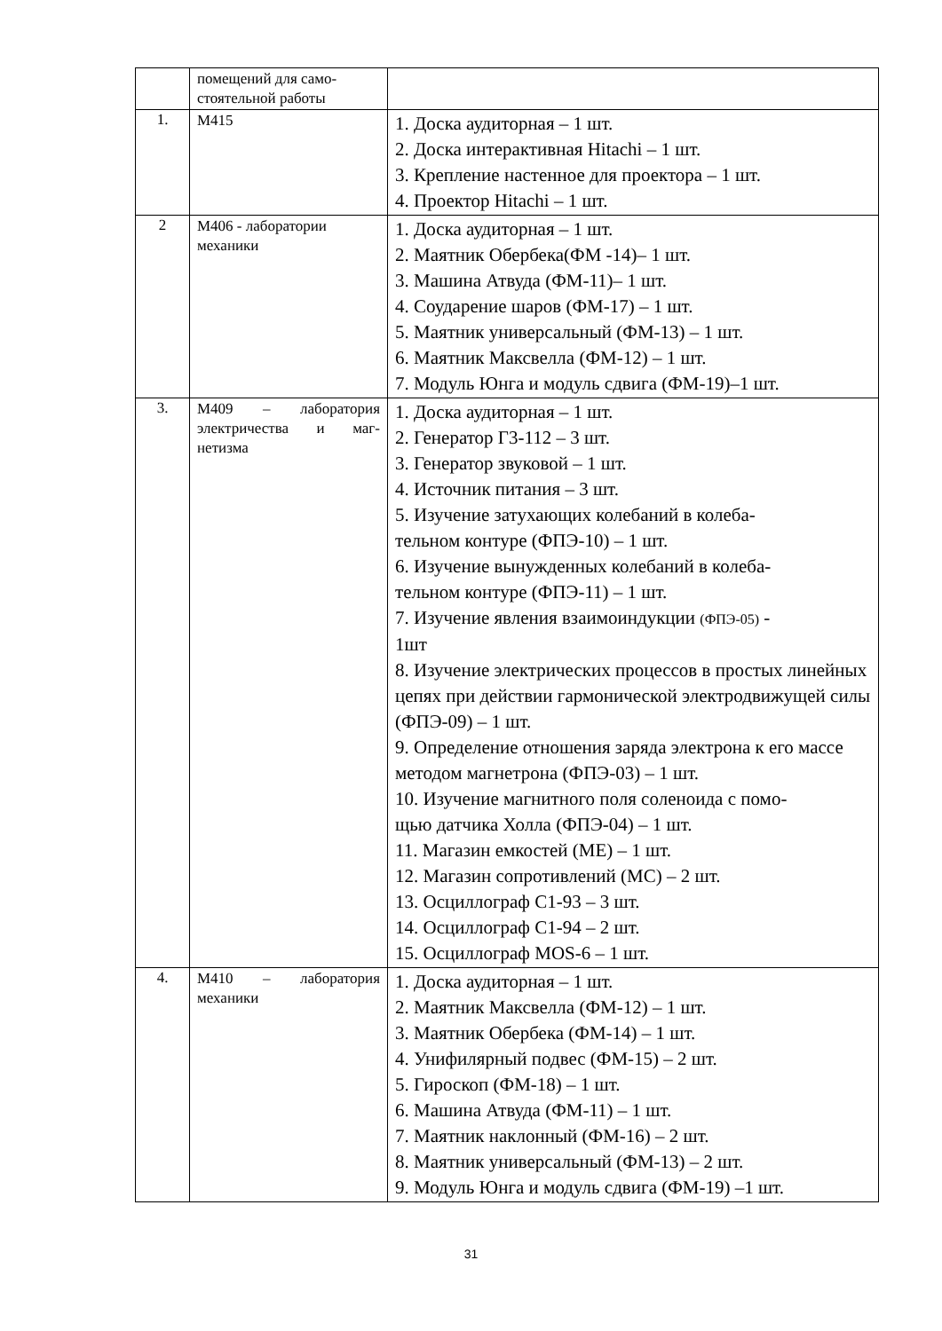| | помещений для само- стоятельной работы | |
| 1. | М415 | 1. Доска аудиторная – 1 шт. 2. Доска интерактивная Hitachi – 1 шт. 3. Крепление настенное для проектора – 1 шт. 4. Проектор Hitachi – 1 шт. |
| 2 | М406 - лаборатории механики | 1. Доска аудиторная – 1 шт. 2. Маятник Обербека(ФМ -14)– 1 шт. 3. Машина Атвуда (ФМ-11)– 1 шт. 4. Соударение шаров (ФМ-17) – 1 шт. 5. Маятник универсальный (ФМ-13) – 1 шт. 6. Маятник Максвелла (ФМ-12) – 1 шт. 7. Модуль Юнга и модуль сдвига (ФМ-19)–1 шт. |
| 3. | М409 – лаборатория электричества и маг-нетизма | 1. Доска аудиторная – 1 шт. 2. Генератор Г3-112 – 3 шт. 3. Генератор звуковой – 1 шт. 4. Источник питания – 3 шт. 5. Изучение затухающих колебаний в колеба- тельном контуре (ФПЭ-10) – 1 шт. 6. Изучение вынужденных колебаний в колеба- тельном контуре (ФПЭ-11) – 1 шт. 7. Изучение явления взаимоиндукции (ФПЭ-05) - 1шт 8. Изучение электрических процессов в простых линейных цепях при действии гармонической электродвижущей силы (ФПЭ-09) – 1 шт. 9. Определение отношения заряда электрона к его массе методом магнетрона (ФПЭ-03) – 1 шт. 10. Изучение магнитного поля соленоида с помо- щью датчика Холла (ФПЭ-04) – 1 шт. 11. Магазин емкостей (МЕ) – 1 шт. 12. Магазин сопротивлений (МС) – 2 шт. 13. Осциллограф С1-93 – 3 шт. 14. Осциллограф С1-94 – 2 шт. 15. Осциллограф MOS-6 – 1 шт. |
| 4. | М410 – лаборатория механики | 1. Доска аудиторная – 1 шт. 2. Маятник Максвелла (ФМ-12) – 1 шт. 3. Маятник Обербека (ФМ-14) – 1 шт. 4. Унифилярный подвес (ФМ-15) – 2 шт. 5. Гироскоп (ФМ-18) – 1 шт. 6. Машина Атвуда (ФМ-11) – 1 шт. 7. Маятник наклонный (ФМ-16) – 2 шт. 8. Маятник универсальный (ФМ-13) – 2 шт. 9. Модуль Юнга и модуль сдвига (ФМ-19) –1 шт. |
31